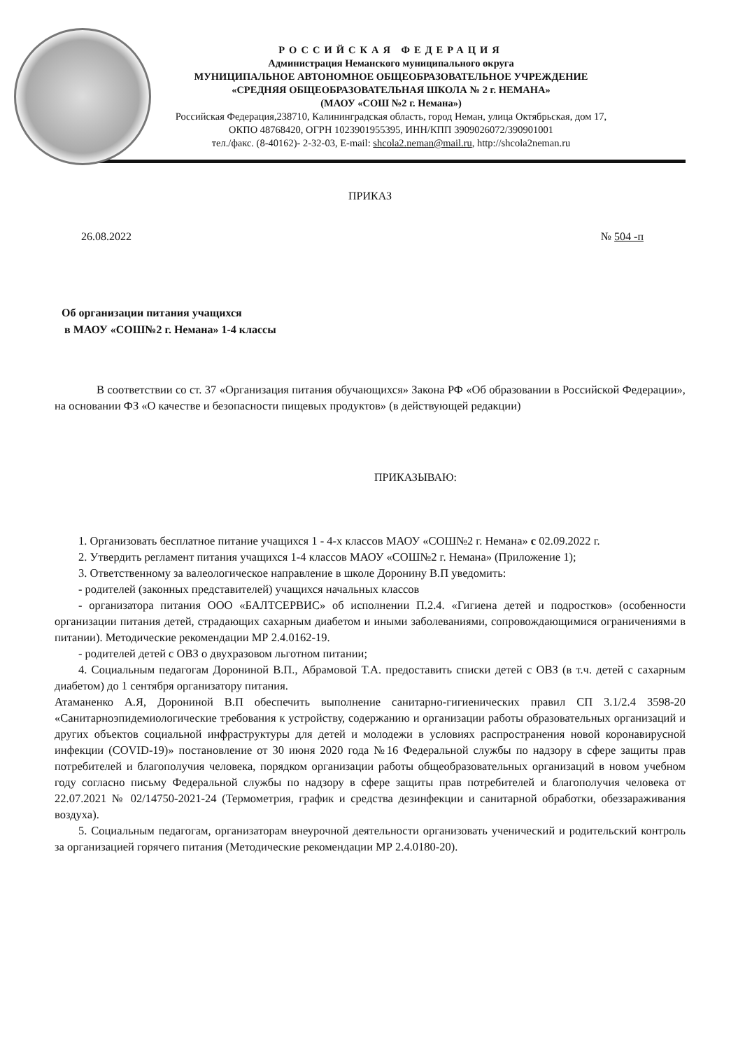РОССИЙСКАЯ ФЕДЕРАЦИЯ
Администрация Неманского муниципального округа
МУНИЦИПАЛЬНОЕ АВТОНОМНОЕ ОБЩЕОБРАЗОВАТЕЛЬНОЕ УЧРЕЖДЕНИЕ
«СРЕДНЯЯ ОБЩЕОБРАЗОВАТЕЛЬНАЯ ШКОЛА № 2 г. НЕМАНА»
(МАОУ «СОШ №2 г. Немана»)
Российская Федерация,238710, Калининградская область, город Неман, улица Октябрьская, дом 17,
ОКПО 48768420, ОГРН 1023901955395, ИНН/КПП 3909026072/390901001
тел./факс. (8-40162)- 2-32-03, E-mail: shcola2.neman@mail.ru, http://shcola2neman.ru
ПРИКАЗ
26.08.2022 № 504 -п
Об организации питания учащихся
в МАОУ «СОШ№2 г. Немана» 1-4 классы
В соответствии со ст. 37 «Организация питания обучающихся» Закона РФ «Об образовании в Российской Федерации», на основании ФЗ «О качестве и безопасности пищевых продуктов» (в действующей редакции)
ПРИКАЗЫВАЮ:
1. Организовать бесплатное питание учащихся 1 - 4-х классов МАОУ «СОШ№2 г. Немана» с 02.09.2022 г.
2. Утвердить регламент питания учащихся 1-4 классов МАОУ «СОШ№2 г. Немана» (Приложение 1);
3. Ответственному за валеологическое направление в школе Доронину В.П уведомить:
- родителей (законных представителей) учащихся начальных классов
- организатора питания ООО «БАЛТСЕРВИС» об исполнении П.2.4. «Гигиена детей и подростков» (особенности организации питания детей, страдающих сахарным диабетом и иными заболеваниями, сопровождающимися ограничениями в питании). Методические рекомендации МР 2.4.0162-19.
- родителей детей с ОВЗ о двухразовом льготном питании;
4. Социальным педагогам Дорониной В.П., Абрамовой Т.А. предоставить списки детей с ОВЗ (в т.ч. детей с сахарным диабетом) до 1 сентября организатору питания.
Атаманенко А.Я, Дорониной В.П обеспечить выполнение санитарно-гигиенических правил СП 3.1/2.4 3598-20 «Санитарноэпидемиологические требования к устройству, содержанию и организации работы образовательных организаций и других объектов социальной инфраструктуры для детей и молодежи в условиях распространения новой коронавирусной инфекции (COVID-19)» постановление от 30 июня 2020 года №16 Федеральной службы по надзору в сфере защиты прав потребителей и благополучия человека, порядком организации работы общеобразовательных организаций в новом учебном году согласно письму Федеральной службы по надзору в сфере защиты прав потребителей и благополучия человека от 22.07.2021 № 02/14750-2021-24 (Термометрия, график и средства дезинфекции и санитарной обработки, обеззараживания воздуха).
5. Социальным педагогам, организаторам внеурочной деятельности организовать ученический и родительский контроль за организацией горячего питания (Методические рекомендации МР 2.4.0180-20).